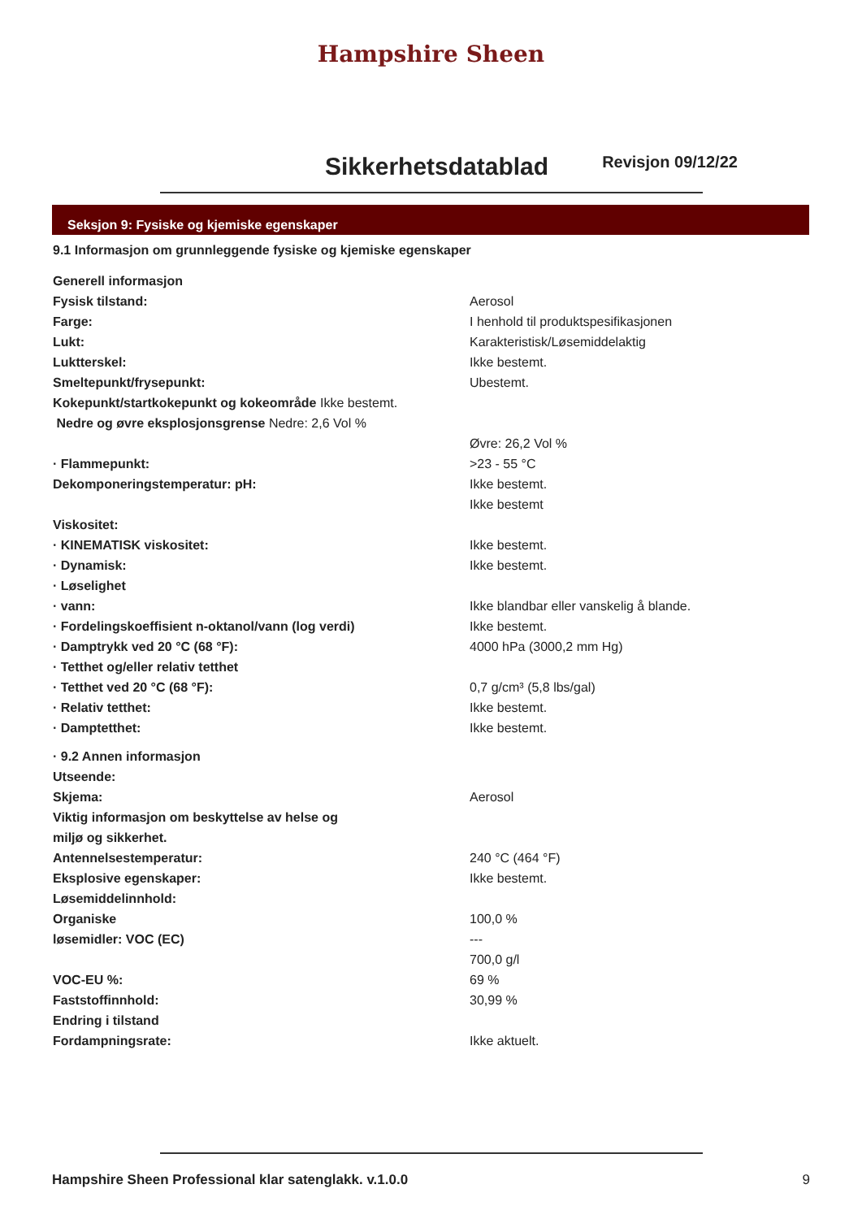Hampshire Sheen
Sikkerhetsdatablad
Revisjon 09/12/22
Seksjon 9: Fysiske og kjemiske egenskaper
9.1 Informasjon om grunnleggende fysiske og kjemiske egenskaper
Generell informasjon
Fysisk tilstand: Aerosol
Farge: I henhold til produktspesifikasjonen
Lukt: Karakteristisk/Løsemiddelaktig
Luktterskel: Ikke bestemt.
Smeltepunkt/frysepunkt: Ubestemt.
Kokepunkt/startkokepunkt og kokeområde Ikke bestemt.
Nedre og øvre eksplosjonsgrense Nedre: 2,6 Vol %
Øvre: 26,2 Vol %
· Flammepunkt: >23 - 55 °C
Dekomponeringstemperatur: pH: Ikke bestemt.
Ikke bestemt
Viskositet:
· KINEMATISK viskositet: Ikke bestemt.
· Dynamisk: Ikke bestemt.
· Løselighet
· vann: Ikke blandbar eller vanskelig å blande.
· Fordelingskoeffisient n-oktanol/vann (log verdi) Ikke bestemt.
· Damptrykk ved 20 °C (68 °F): 4000 hPa (3000,2 mm Hg)
· Tetthet og/eller relativ tetthet
· Tetthet ved 20 °C (68 °F): 0,7 g/cm³ (5,8 lbs/gal)
· Relativ tetthet: Ikke bestemt.
· Damptetthet: Ikke bestemt.
· 9.2 Annen informasjon
Utseende:
Skjema: Aerosol
Viktig informasjon om beskyttelse av helse og
miljø og sikkerhet.
Antennelsestemperatur: 240 °C (464 °F)
Eksplosive egenskaper: Ikke bestemt.
Løsemiddelinnhold:
Organiske 100,0 %
løsemidler: VOC (EC) ---
700,0 g/l
VOC-EU %: 69 %
Faststoffinnhold: 30,99 %
Endring i tilstand
Fordampningsrate: Ikke aktuelt.
Hampshire Sheen Professional klar satenglakk. v.1.0.0 9